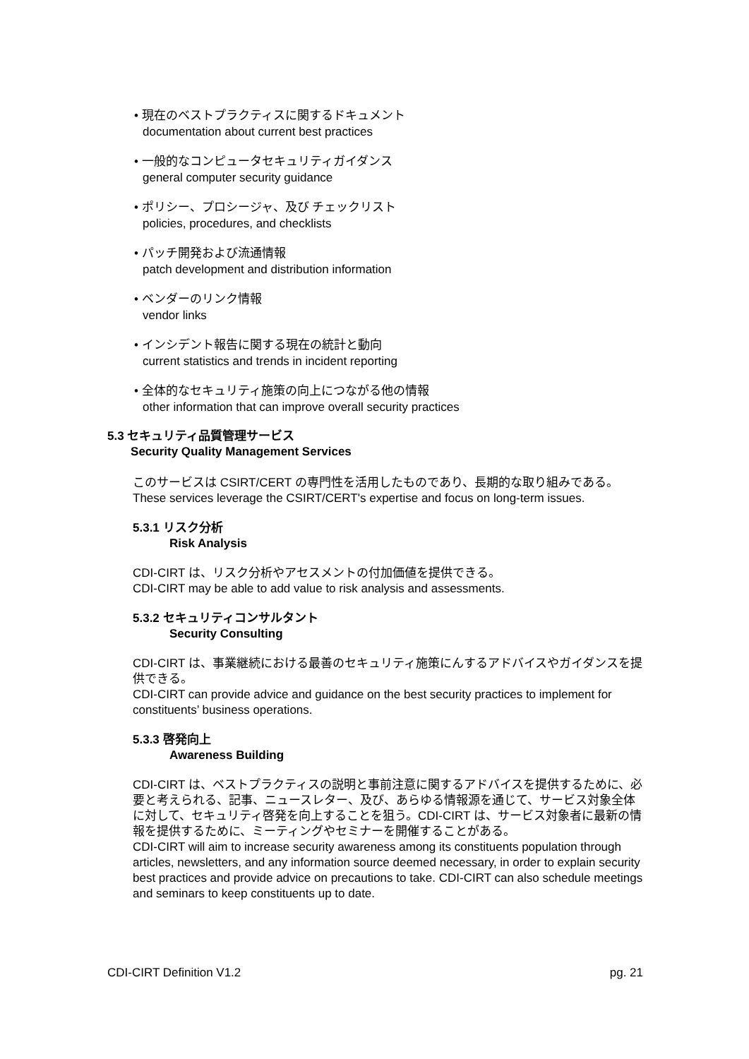• 現在のベストプラクティスに関するドキュメント
documentation about current best practices
• 一般的なコンピュータセキュリティガイダンス
general computer security guidance
• ポリシー、プロシージャ、及び チェックリスト
policies, procedures, and checklists
• パッチ開発および流通情報
patch development and distribution information
• ベンダーのリンク情報
vendor links
• インシデント報告に関する現在の統計と動向
current statistics and trends in incident reporting
• 全体的なセキュリティ施策の向上につながる他の情報
other information that can improve overall security practices
5.3 セキュリティ品質管理サービス
Security Quality Management Services
このサービスは CSIRT/CERT の専門性を活用したものであり、長期的な取り組みである。
These services leverage the CSIRT/CERT's expertise and focus on long-term issues.
5.3.1 リスク分析
Risk Analysis
CDI-CIRT は、リスク分析やアセスメントの付加価値を提供できる。
CDI-CIRT may be able to add value to risk analysis and assessments.
5.3.2 セキュリティコンサルタント
Security Consulting
CDI-CIRT は、事業継続における最善のセキュリティ施策にんするアドバイスやガイダンスを提供できる。
CDI-CIRT can provide advice and guidance on the best security practices to implement for constituents’ business operations.
5.3.3 啓発向上
Awareness Building
CDI-CIRT は、ベストプラクティスの説明と事前注意に関するアドバイスを提供するために、必要と考えられる、記事、ニュースレター、及び、あらゆる情報源を通じて、サービス対象全体に対して、セキュリティ啓発を向上することを狙う。CDI-CIRT は、サービス対象者に最新の情報を提供するために、ミーティングやセミナーを開催することがある。
CDI-CIRT will aim to increase security awareness among its constituents population through articles, newsletters, and any information source deemed necessary, in order to explain security best practices and provide advice on precautions to take. CDI-CIRT can also schedule meetings and seminars to keep constituents up to date.
CDI-CIRT Definition V1.2 pg. 21